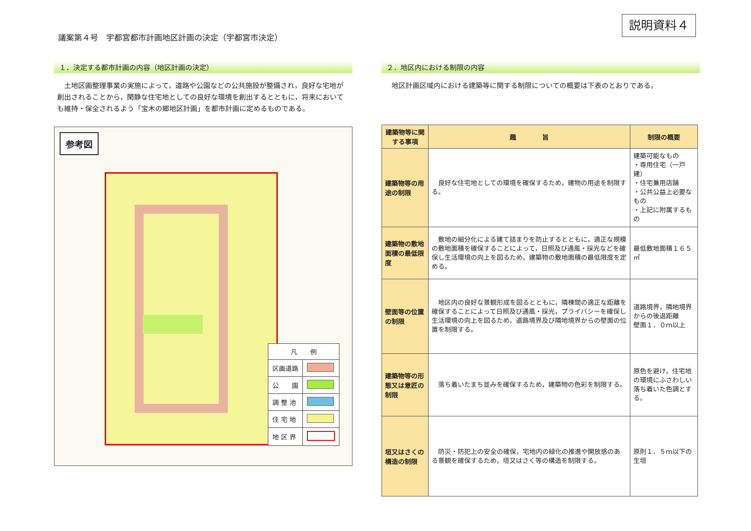説明資料４
議案第４号　宇都宮都市計画地区計画の決定（宇都宮市決定）
１．決定する都市計画の内容（地区計画の決定）
　土地区画整理事業の実施によって，道路や公園などの公共施設が整備され，良好な宅地が創出されることから，閑静な住宅地としての良好な環境を創出するとともに，将来においても維持・保全されるよう「宝木の郷地区計画」を都市計画に定めるものである。
参考図
| 凡 例 | |
| 区画道路 | |
| 公 園 | |
| 調 整 池 | |
| 住 宅 地 | |
| 地 区 界 | |
２．地区内における制限の内容
　地区計画区域内における建築等に関する制限についての概要は下表のとおりである。
| 建築物等に関する事項 | 趣 旨 | 制限の概要 |
| --- | --- | --- |
| 建築物等の用途の制限 | 良好な住宅地としての環境を確保するため，建物の用途を制限する。 | 建築可能なもの ・専用住宅（一戸建） ・住宅兼用店舗 ・公共公益上必要なもの ・上記に附属するもの |
| 建築物の敷地面積の最低限度 | 敷地の細分化による建て詰まりを防止するとともに，適正な規模の敷地面積を確保することによって，日照及び通風・採光などを確保し生活環境の向上を図るため，建築物の敷地面積の最低限度を定める。 | 最低敷地面積１６５㎡ |
| 壁面等の位置の制限 | 地区内の良好な景観形成を図るとともに，隣棟間の適正な距離を確保することによって日照及び通風・採光，プライバシーを確保し生活環境の向上を図るため，道路境界及び隣地境界からの壁面の位置を制限する。 | 道路境界，隣地境界からの後退距離 壁面１．０ｍ以上 |
| 建築物等の形態又は意匠の制限 | 落ち着いたまち並みを確保するため，建築物の色彩を制限する。 | 原色を避け，住宅地の環境にふさわしい落ち着いた色調とする。 |
| 垣又はさくの構造の制限 | 防災・防犯上の安全の確保，宅地内の緑化の推進や開放感のある景観を確保するため，垣又はさく等の構造を制限する。 | 原則１．５ｍ以下の生垣 |